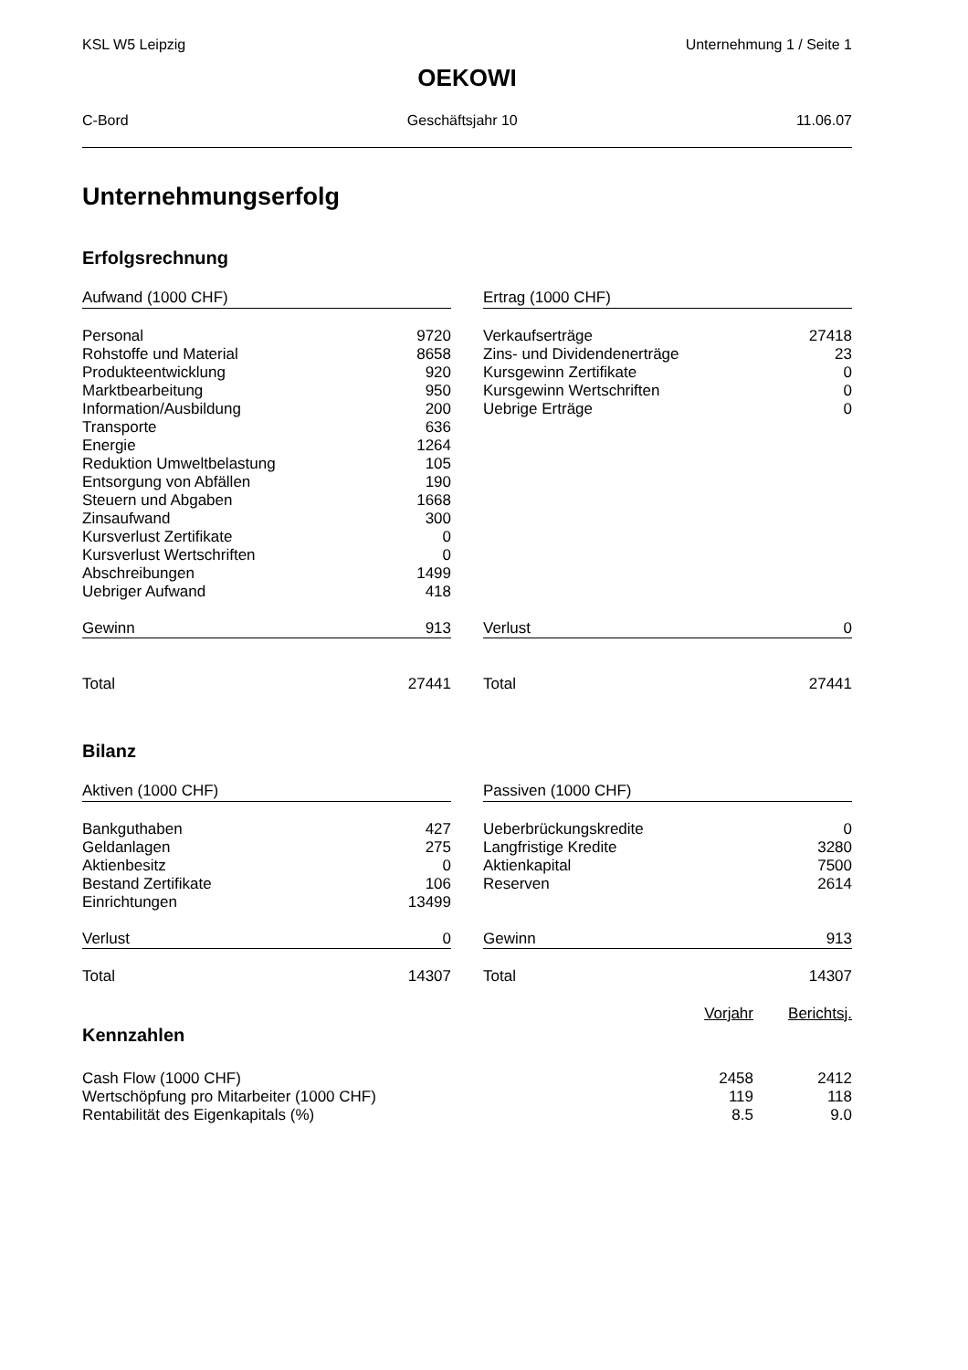KSL W5 Leipzig Unternehmung 1 / Seite 1
OEKOWI
C-Bord Geschäftsjahr 10 11.06.07
Unternehmungserfolg
Erfolgsrechnung
| Aufwand (1000 CHF) | |
| --- | --- |
| Personal | 9720 |
| Rohstoffe und Material | 8658 |
| Produkteentwicklung | 920 |
| Marktbearbeitung | 950 |
| Information/Ausbildung | 200 |
| Transporte | 636 |
| Energie | 1264 |
| Reduktion Umweltbelastung | 105 |
| Entsorgung von Abfällen | 190 |
| Steuern und Abgaben | 1668 |
| Zinsaufwand | 300 |
| Kursverlust Zertifikate | 0 |
| Kursverlust Wertschriften | 0 |
| Abschreibungen | 1499 |
| Uebriger Aufwand | 418 |
| Gewinn | 913 |
| Total | 27441 |
| Ertrag (1000 CHF) | |
| --- | --- |
| Verkaufserträge | 27418 |
| Zins- und Dividendenerträge | 23 |
| Kursgewinn Zertifikate | 0 |
| Kursgewinn Wertschriften | 0 |
| Uebrige Erträge | 0 |
| Verlust | 0 |
| Total | 27441 |
Bilanz
| Aktiven (1000 CHF) | |
| --- | --- |
| Bankguthaben | 427 |
| Geldanlagen | 275 |
| Aktienbesitz | 0 |
| Bestand Zertifikate | 106 |
| Einrichtungen | 13499 |
| Verlust | 0 |
| Total | 14307 |
| Passiven (1000 CHF) | |
| --- | --- |
| Ueberbrückungskredite | 0 |
| Langfristige Kredite | 3280 |
| Aktienkapital | 7500 |
| Reserven | 2614 |
| Gewinn | 913 |
| Total | 14307 |
| Kennzahlen | Vorjahr | Berichtsj. |
| Cash Flow (1000 CHF) | 2458 | 2412 |
| Wertschöpfung pro Mitarbeiter (1000 CHF) | 119 | 118 |
| Rentabilität des Eigenkapitals (%) | 8.5 | 9.0 |